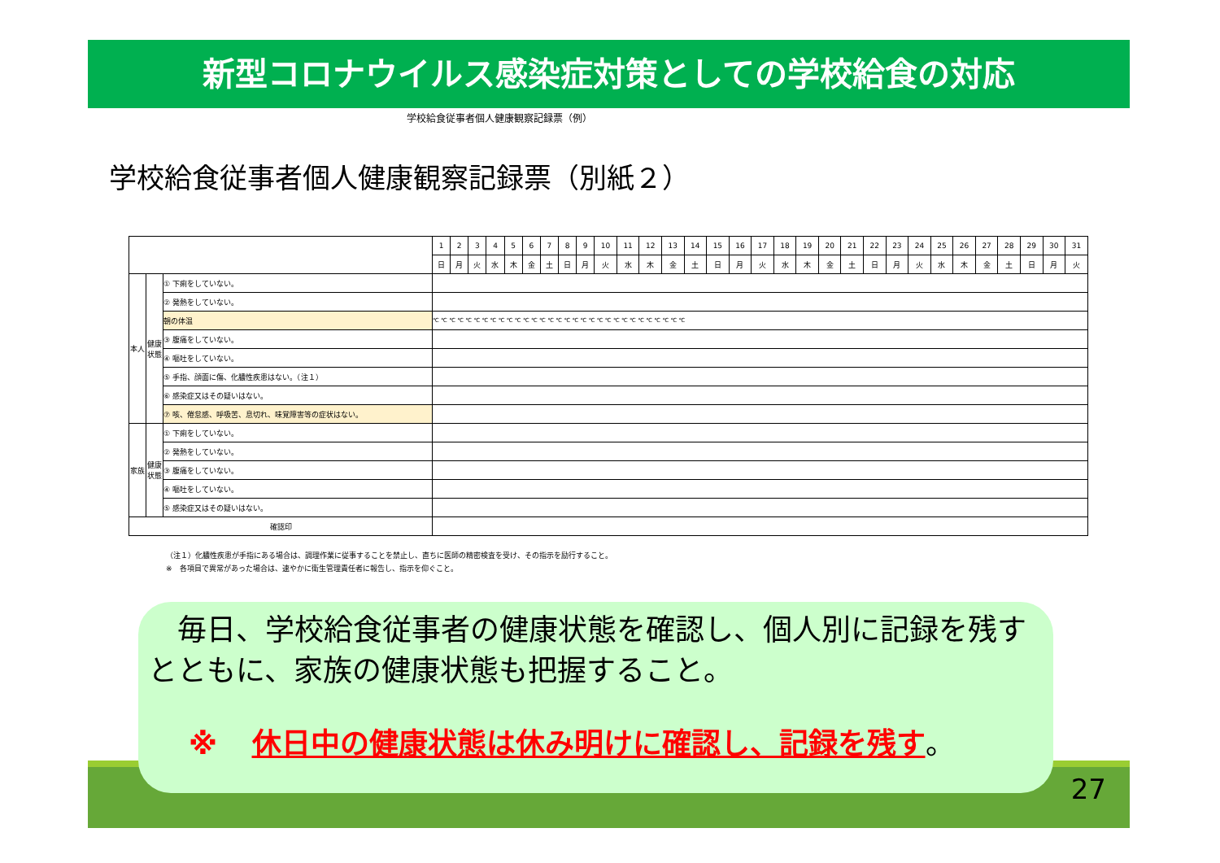新型コロナウイルス感染症対策としての学校給食の対応
学校給食従事者個人健康観察記録票（例）
学校給食従事者個人健康観察記録票（別紙２）
| | | | 1 | 2 | 3 | 4 | 5 | 6 | 7 | 8 | 9 | 10 | 11 | 12 | 13 | 14 | 15 | 16 | 17 | 18 | 19 | 20 | 21 | 22 | 23 | 24 | 25 | 26 | 27 | 28 | 29 | 30 | 31 |
| --- | --- | --- | --- | --- | --- | --- | --- | --- | --- | --- | --- | --- | --- | --- | --- | --- | --- | --- | --- | --- | --- | --- | --- | --- | --- | --- | --- | --- | --- | --- | --- | --- | --- |
| | | | 日 | 月 | 火 | 水 | 木 | 金 | 土 | 日 | 月 | 火 | 水 | 木 | 金 | 土 | 日 | 月 | 火 | 水 | 木 | 金 | 土 | 日 | 月 | 火 | 水 | 木 | 金 | 土 | 日 | 月 | 火 |
| 本人 | 健康状態 | ① 下痢をしていない。 | | | | | | | | | | | | | | | | | | | | | | | | | | | | | | | |
| | | ② 発熱をしていない。 | | | | | | | | | | | | | | | | | | | | | | | | | | | | | | | |
| | | 朝の体温 | ℃ ℃ ℃ ℃ ℃ ℃ ℃ ℃ ℃ ℃ ℃ ℃ ℃ ℃ ℃ ℃ ℃ ℃ ℃ ℃ ℃ ℃ ℃ ℃ ℃ ℃ ℃ ℃ ℃ ℃ ℃ | | | | | | | | | | | | | | | | | | | | | | | | | | | | | | |
| | | ③ 腹痛をしていない。 | | | | | | | | | | | | | | | | | | | | | | | | | | | | | | | |
| | | ④ 嘔吐をしていない。 | | | | | | | | | | | | | | | | | | | | | | | | | | | | | | | |
| | | ⑤ 手指、顔面に傷、化膿性疾患はない。（注１） | | | | | | | | | | | | | | | | | | | | | | | | | | | | | | | |
| | | ⑥ 感染症又はその疑いはない。 | | | | | | | | | | | | | | | | | | | | | | | | | | | | | | | |
| | | ⑦ 咳、倦怠感、呼吸苦、息切れ、味覚障害等の症状はない。 | | | | | | | | | | | | | | | | | | | | | | | | | | | | | | | |
| 家族 | 健康状態 | ① 下痢をしていない。 | | | | | | | | | | | | | | | | | | | | | | | | | | | | | | | |
| | | ② 発熱をしていない。 | | | | | | | | | | | | | | | | | | | | | | | | | | | | | | | |
| | | ③ 腹痛をしていない。 | | | | | | | | | | | | | | | | | | | | | | | | | | | | | | | |
| | | ④ 嘔吐をしていない。 | | | | | | | | | | | | | | | | | | | | | | | | | | | | | | | |
| | | ⑤ 感染症又はその疑いはない。 | | | | | | | | | | | | | | | | | | | | | | | | | | | | | | | |
| 確認印 | | | | | | | | | | | | | | | | | | | | | | | | | | | | | | | | | |
（注１）化膿性疾患が手指にある場合は、調理作業に従事することを禁止し、直ちに医師の精密検査を受け、その指示を励行すること。
※　各項目で異常があった場合は、速やかに衛生管理責任者に報告し、指示を仰ぐこと。
27
　毎日、学校給食従事者の健康状態を確認し、個人別に記録を残すとともに、家族の健康状態も把握すること。
※ 休日中の健康状態は休み明けに確認し、記録を残す。